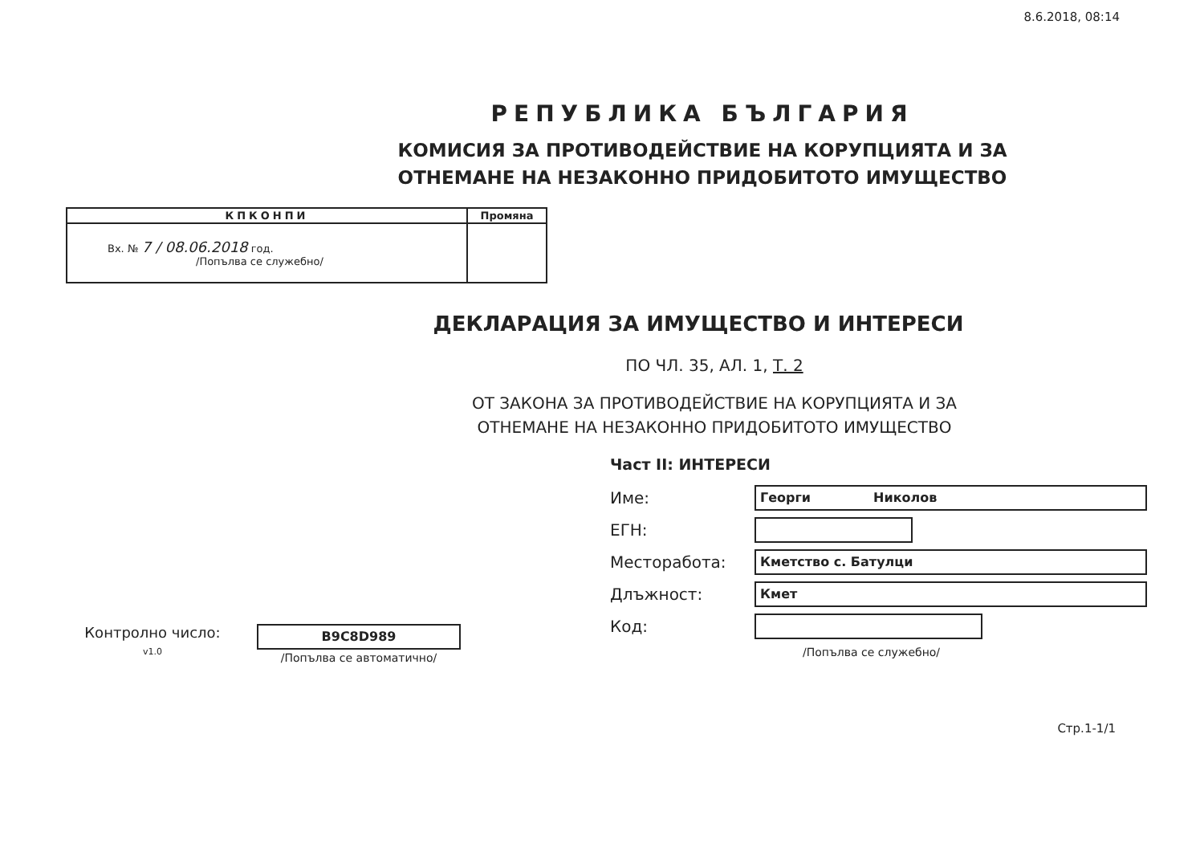8.6.2018, 08:14
РЕПУБЛИКА БЪЛГАРИЯ
КОМИСИЯ ЗА ПРОТИВОДЕЙСТВИЕ НА КОРУПЦИЯТА И ЗА
ОТНЕМАНЕ НА НЕЗАКОННО ПРИДОБИТОТО ИМУЩЕСТВО
| КПКОНПИ | Промяна |
| --- | --- |
| Вх. № 7 / 08.06.2018 год. /Попълва се служебно/ | |
ДЕКЛАРАЦИЯ ЗА ИМУЩЕСТВО И ИНТЕРЕСИ
ПО ЧЛ. 35, АЛ. 1, Т. 2
ОТ ЗАКОНА ЗА ПРОТИВОДЕЙСТВИЕ НА КОРУПЦИЯТА И ЗА
ОТНЕМАНЕ НА НЕЗАКОННО ПРИДОБИТОТО ИМУЩЕСТВО
Контролно число:
v1.0
B9C8D989
/Попълва се автоматично/
Част II: ИНТЕРЕСИ
Име:
Георги Николов
ЕГН:
Месторабота:
Кметство с. Батулци
Длъжност:
Кмет
Код:
/Попълва се служебно/
Стр.1-1/1